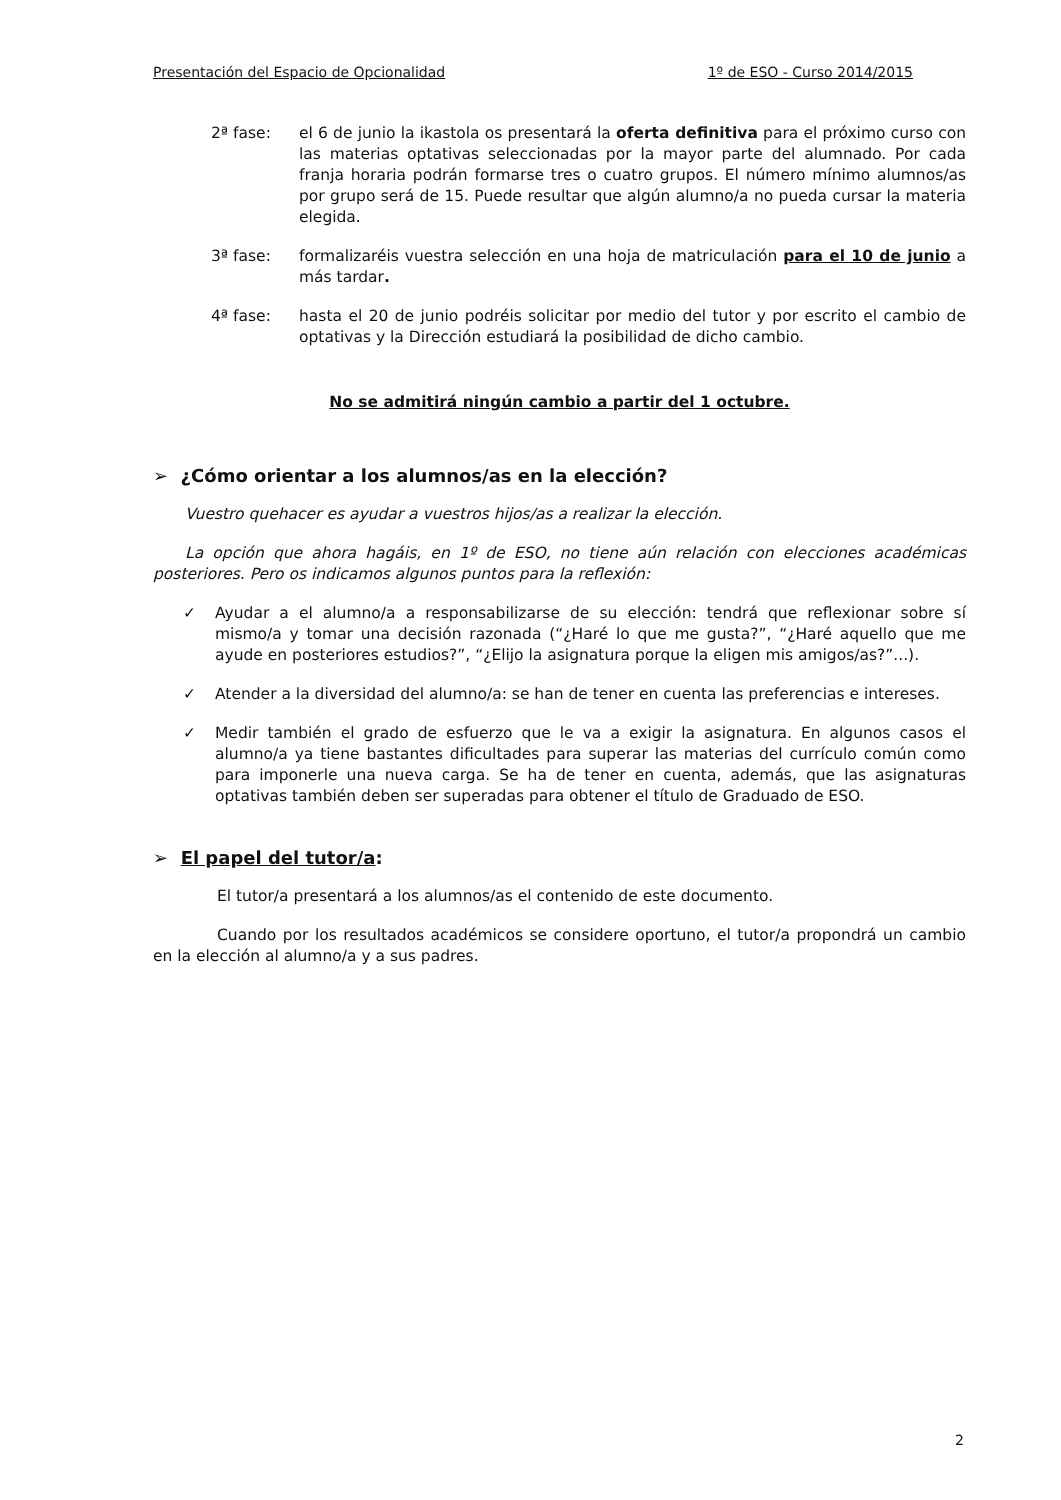Presentación del Espacio de Opcionalidad 1º de ESO - Curso 2014/2015
2ª fase: el 6 de junio la ikastola os presentará la oferta definitiva para el próximo curso con las materias optativas seleccionadas por la mayor parte del alumnado. Por cada franja horaria podrán formarse tres o cuatro grupos. El número mínimo alumnos/as por grupo será de 15. Puede resultar que algún alumno/a no pueda cursar la materia elegida.
3ª fase: formalizaréis vuestra selección en una hoja de matriculación para el 10 de junio a más tardar.
4ª fase: hasta el 20 de junio podréis solicitar por medio del tutor y por escrito el cambio de optativas y la Dirección estudiará la posibilidad de dicho cambio.
No se admitirá ningún cambio a partir del 1 octubre.
➢ ¿Cómo orientar a los alumnos/as en la elección?
Vuestro quehacer es ayudar a vuestros hijos/as a realizar la elección.
La opción que ahora hagáis, en 1º de ESO, no tiene aún relación con elecciones académicas posteriores. Pero os indicamos algunos puntos para la reflexión:
✓ Ayudar a el alumno/a a responsabilizarse de su elección: tendrá que reflexionar sobre sí mismo/a y tomar una decisión razonada (“¿Haré lo que me gusta?”, “¿Haré aquello que me ayude en posteriores estudios?”, “¿Elijo la asignatura porque la eligen mis amigos/as?”...).
✓ Atender a la diversidad del alumno/a: se han de tener en cuenta las preferencias e intereses.
✓ Medir también el grado de esfuerzo que le va a exigir la asignatura. En algunos casos el alumno/a ya tiene bastantes dificultades para superar las materias del currículo común como para imponerle una nueva carga. Se ha de tener en cuenta, además, que las asignaturas optativas también deben ser superadas para obtener el título de Graduado de ESO.
➢ El papel del tutor/a:
El tutor/a presentará a los alumnos/as el contenido de este documento.
Cuando por los resultados académicos se considere oportuno, el tutor/a propondrá un cambio en la elección al alumno/a y a sus padres.
2